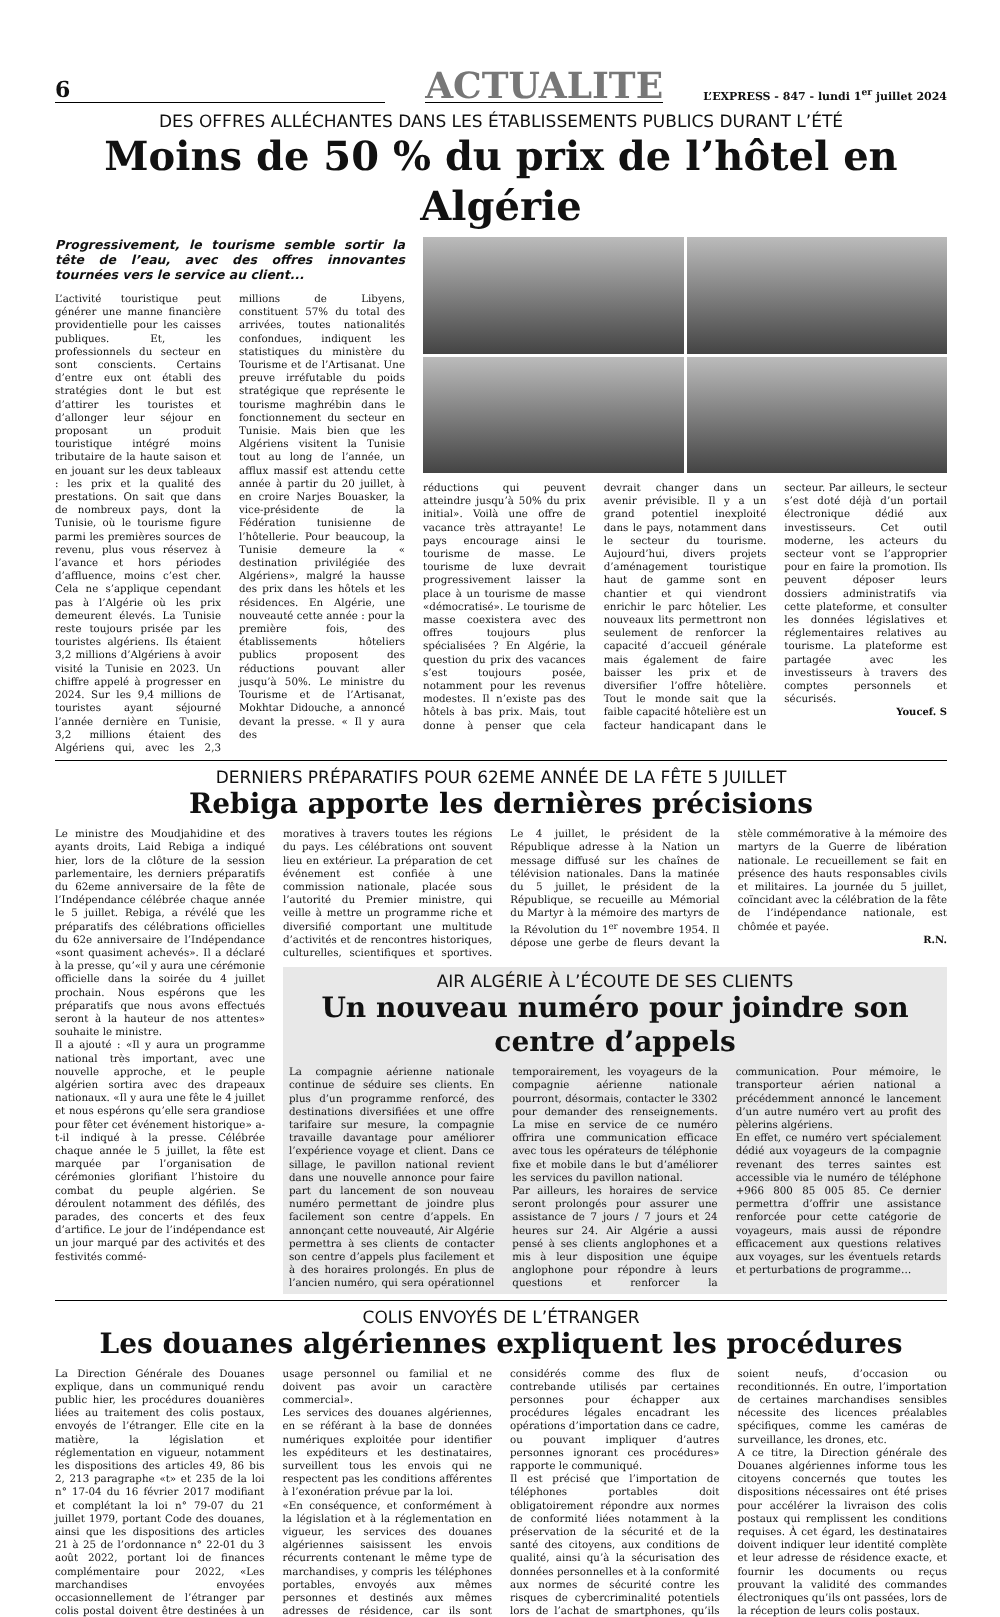6 ACTUALITE L’EXPRESS - 847 - lundi 1<sup>er</sup> juillet 2024
DES OFFRES ALLÉCHANTES DANS LES ÉTABLISSEMENTS PUBLICS DURANT L’ÉTÉ
Moins de 50 % du prix de l’hôtel en Algérie
Progressivement, le tourisme semble sortir la tête de l’eau, avec des offres innovantes tournées vers le service au client...
L’activité touristique peut générer une manne financière providentielle pour les caisses publiques. Et, les professionnels du secteur en sont conscients. Certains d’entre eux ont établi des stratégies dont le but est d’attirer les touristes et d’allonger leur séjour en proposant un produit touristique intégré moins tributaire de la haute saison et en jouant sur les deux tableaux : les prix et la qualité des prestations. On sait que dans de nombreux pays, dont la Tunisie, où le tourisme figure parmi les premières sources de revenu, plus vous réservez à l’avance et hors périodes d’affluence, moins c’est cher. Cela ne s’applique cependant pas à l’Algérie où les prix demeurent élevés. La Tunisie reste toujours prisée par les touristes algériens. Ils étaient 3,2 millions d’Algériens à avoir visité la Tunisie en 2023. Un chiffre appelé à progresser en 2024. Sur les 9,4 millions de touristes ayant séjourné l’année dernière en Tunisie, 3,2 millions étaient des Algériens qui, avec les 2,3 millions de Libyens, constituent 57% du total des arrivées, toutes nationalités confondues, indiquent les statistiques du ministère du Tourisme et de l’Artisanat. Une preuve irréfutable du poids stratégique que représente le tourisme maghrébin dans le fonctionnement du secteur en Tunisie. Mais bien que les Algériens visitent la Tunisie tout au long de l’année, un afflux massif est attendu cette année à partir du 20 juillet, à en croire Narjes Bouasker, la vice-présidente de la Fédération tunisienne de l’hôtellerie. Pour beaucoup, la Tunisie demeure la « destination privilégiée des Algériens», malgré la hausse des prix dans les hôtels et les résidences. En Algérie, une nouveauté cette année : pour la première fois, des établissements hôteliers publics proposent des réductions pouvant aller jusqu’à 50%. Le ministre du Tourisme et de l’Artisanat, Mokhtar Didouche, a annoncé devant la presse. « Il y aura des
réductions qui peuvent atteindre jusqu’à 50% du prix initial». Voilà une offre de vacance très attrayante! Le pays encourage ainsi le tourisme de masse. Le tourisme de luxe devrait progressivement laisser la place à un tourisme de masse «démocratisé». Le tourisme de masse coexistera avec des offres toujours plus spécialisées ? En Algérie, la question du prix des vacances s’est toujours posée, notamment pour les revenus modestes. Il n’existe pas des hôtels à bas prix. Mais, tout donne à penser que cela devrait changer dans un avenir prévisible. Il y a un grand potentiel inexploité dans le pays, notamment dans le secteur du tourisme. Aujourd’hui, divers projets d’aménagement touristique haut de gamme sont en chantier et qui viendront enrichir le parc hôtelier. Les nouveaux lits permettront non seulement de renforcer la capacité d’accueil générale mais également de faire baisser les prix et de diversifier l’offre hôtelière. Tout le monde sait que la faible capacité hôtelière est un facteur handicapant dans le secteur. Par ailleurs, le secteur s’est doté déjà d’un portail électronique dédié aux investisseurs. Cet outil moderne, les acteurs du secteur vont se l’approprier pour en faire la promotion. Ils peuvent déposer leurs dossiers administratifs via cette plateforme, et consulter les données législatives et réglementaires relatives au tourisme. La plateforme est partagée avec les investisseurs à travers des comptes personnels et sécurisés.
Youcef. S
DERNIERS PRÉPARATIFS POUR 62EME ANNÉE DE LA FÊTE 5 JUILLET
Rebiga apporte les dernières précisions
Le ministre des Moudjahidine et des ayants droits, Laid Rebiga a indiqué hier, lors de la clôture de la session parlementaire, les derniers préparatifs du 62eme anniversaire de la fête de l’Indépendance célébrée chaque année le 5 juillet. Rebiga, a révélé que les préparatifs des célébrations officielles du 62e anniversaire de l’Indépendance «sont quasiment achevés». Il a déclaré à la presse, qu’«il y aura une cérémonie officielle dans la soirée du 4 juillet prochain. Nous espérons que les préparatifs que nous avons effectués seront à la hauteur de nos attentes» souhaite le ministre.
Il a ajouté : «Il y aura un programme national très important, avec une nouvelle approche, et le peuple algérien sortira avec des drapeaux nationaux. «Il y aura une fête le 4 juillet et nous espérons qu’elle sera grandiose pour fêter cet événement historique» a-t-il indiqué à la presse. Célébrée chaque année le 5 juillet, la fête est marquée par l’organisation de cérémonies glorifiant l’histoire du combat du peuple algérien. Se déroulent notamment des défilés, des parades, des concerts et des feux d’artifice. Le jour de l’indépendance est un jour marqué par des activités et des festivités commé-
moratives à travers toutes les régions du pays. Les célébrations ont souvent lieu en extérieur. La préparation de cet événement est confiée à une commission nationale, placée sous l’autorité du Premier ministre, qui veille à mettre un programme riche et diversifié comportant une multitude d’activités et de rencontres historiques, culturelles, scientifiques et sportives. Le 4 juillet, le président de la République adresse à la Nation un message diffusé sur les chaînes de télévision nationales. Dans la matinée du 5 juillet, le président de la République, se recueille au Mémorial du Martyr à la mémoire des martyrs de la Révolution du 1<sup>er</sup> novembre 1954. Il dépose une gerbe de fleurs devant la stèle commémorative à la mémoire des martyrs de la Guerre de libération nationale. Le recueillement se fait en présence des hauts responsables civils et militaires. La journée du 5 juillet, coïncidant avec la célébration de la fête de l’indépendance nationale, est chômée et payée.
R.N.
AIR ALGÉRIE À L’ÉCOUTE DE SES CLIENTS
Un nouveau numéro pour joindre son centre d’appels
La compagnie aérienne nationale continue de séduire ses clients. En plus d’un programme renforcé, des destinations diversifiées et une offre tarifaire sur mesure, la compagnie travaille davantage pour améliorer l’expérience voyage et client. Dans ce sillage, le pavillon national revient dans une nouvelle annonce pour faire part du lancement de son nouveau numéro permettant de joindre plus facilement son centre d’appels. En annonçant cette nouveauté, Air Algérie permettra à ses clients de contacter son centre d’appels plus facilement et à des horaires prolongés. En plus de l’ancien numéro, qui sera opérationnel temporairement, les voyageurs de la compagnie aérienne nationale pourront, désormais, contacter le 3302 pour demander des renseignements. La mise en service de ce numéro offrira une communication efficace avec tous les opérateurs de téléphonie fixe et mobile dans le but d’améliorer les services du pavillon national.
Par ailleurs, les horaires de service seront prolongés pour assurer une assistance de 7 jours / 7 jours et 24 heures sur 24. Air Algérie a aussi pensé à ses clients anglophones et a mis à leur disposition une équipe anglophone pour répondre à leurs questions et renforcer la communication. Pour mémoire, le transporteur aérien national a précédemment annoncé le lancement d’un autre numéro vert au profit des pèlerins algériens.
En effet, ce numéro vert spécialement dédié aux voyageurs de la compagnie revenant des terres saintes est accessible via le numéro de téléphone +966 800 85 005 85. Ce dernier permettra d’offrir une assistance renforcée pour cette catégorie de voyageurs, mais aussi de répondre efficacement aux questions relatives aux voyages, sur les éventuels retards et perturbations de programme…
COLIS ENVOYÉS DE L’ÉTRANGER
Les douanes algériennes expliquent les procédures
La Direction Générale des Douanes explique, dans un communiqué rendu public hier, les procédures douanières liées au traitement des colis postaux, envoyés de l’étranger. Elle cite en la matière, la législation et réglementation en vigueur, notamment les dispositions des articles 49, 86 bis 2, 213 paragraphe «t» et 235 de la loi n° 17-04 du 16 février 2017 modifiant et complétant la loi n° 79-07 du 21 juillet 1979, portant Code des douanes, ainsi que les dispositions des articles 21 à 25 de l’ordonnance n° 22-01 du 3 août 2022, portant loi de finances complémentaire pour 2022, «Les marchandises envoyées occasionnellement de l’étranger par colis postal doivent être destinées à un usage personnel ou familial et ne doivent pas avoir un caractère commercial».
Les services des douanes algériennes, en se référant à la base de données numériques exploitée pour identifier les expéditeurs et les destinataires, surveillent tous les envois qui ne respectent pas les conditions afférentes à l’exonération prévue par la loi.
«En conséquence, et conformément à la législation et à la réglementation en vigueur, les services des douanes algériennes saisissent les envois récurrents contenant le même type de marchandises, y compris les téléphones portables, envoyés aux mêmes personnes et destinés aux mêmes adresses de résidence, car ils sont considérés comme des flux de contrebande utilisés par certaines personnes pour échapper aux procédures légales encadrant les opérations d’importation dans ce cadre, ou pouvant impliquer d’autres personnes ignorant ces procédures» rapporte le communiqué.
Il est précisé que l’importation de téléphones portables doit obligatoirement répondre aux normes de conformité liées notamment à la préservation de la sécurité et de la santé des citoyens, aux conditions de qualité, ainsi qu’à la sécurisation des données personnelles et à la conformité aux normes de sécurité contre les risques de cybercriminalité potentiels lors de l’achat de smartphones, qu’ils soient neufs, d’occasion ou reconditionnés. En outre, l’importation de certaines marchandises sensibles nécessite des licences préalables spécifiques, comme les caméras de surveillance, les drones, etc.
A ce titre, la Direction générale des Douanes algériennes informe tous les citoyens concernés que toutes les dispositions nécessaires ont été prises pour accélérer la livraison des colis postaux qui remplissent les conditions requises. À cet égard, les destinataires doivent indiquer leur identité complète et leur adresse de résidence exacte, et fournir les documents ou reçus prouvant la validité des commandes électroniques qu’ils ont passées, lors de la réception de leurs colis postaux.